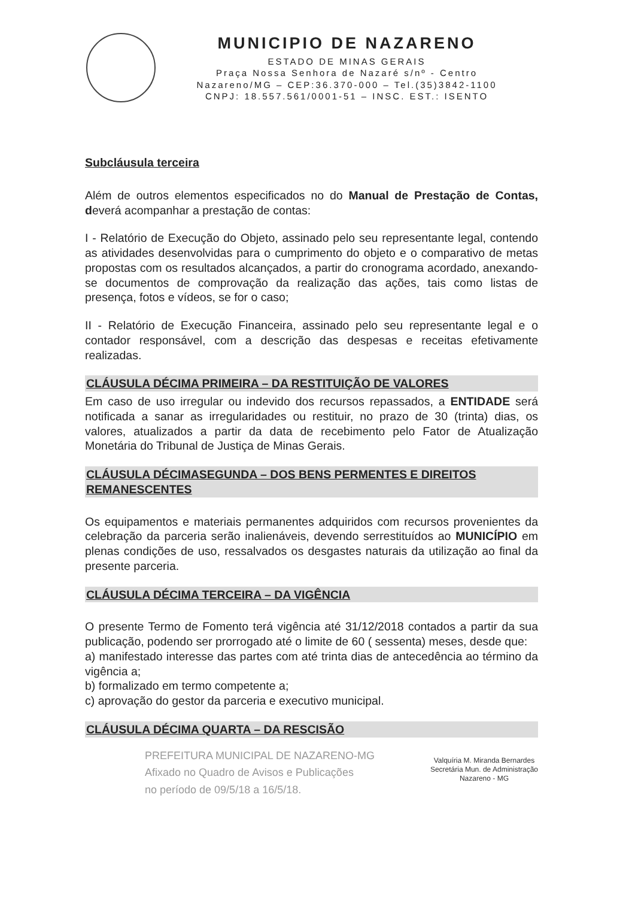MUNICIPIO DE NAZARENO
ESTADO DE MINAS GERAIS
Praça Nossa Senhora de Nazaré s/nº - Centro
Nazareno/MG – CEP:36.370-000 – Tel.(35)3842-1100
CNPJ: 18.557.561/0001-51 – INSC. EST.: ISENTO
Subcláusula terceira
Além de outros elementos especificados no do Manual de Prestação de Contas, deverá acompanhar a prestação de contas:
I - Relatório de Execução do Objeto, assinado pelo seu representante legal, contendo as atividades desenvolvidas para o cumprimento do objeto e o comparativo de metas propostas com os resultados alcançados, a partir do cronograma acordado, anexando-se documentos de comprovação da realização das ações, tais como listas de presença, fotos e vídeos, se for o caso;
II - Relatório de Execução Financeira, assinado pelo seu representante legal e o contador responsável, com a descrição das despesas e receitas efetivamente realizadas.
CLÁUSULA DÉCIMA PRIMEIRA – DA RESTITUIÇÃO DE VALORES
Em caso de uso irregular ou indevido dos recursos repassados, a ENTIDADE será notificada a sanar as irregularidades ou restituir, no prazo de 30 (trinta) dias, os valores, atualizados a partir da data de recebimento pelo Fator de Atualização Monetária do Tribunal de Justiça de Minas Gerais.
CLÁUSULA DÉCIMASEGUNDA – DOS BENS PERMENTES E DIREITOS REMANESCENTES
Os equipamentos e materiais permanentes adquiridos com recursos provenientes da celebração da parceria serão inalienáveis, devendo serrestituídos ao MUNICÍPIO em plenas condições de uso, ressalvados os desgastes naturais da utilização ao final da presente parceria.
CLÁUSULA DÉCIMA TERCEIRA – DA VIGÊNCIA
O presente Termo de Fomento terá vigência até 31/12/2018 contados a partir da sua publicação, podendo ser prorrogado até o limite de 60 ( sessenta) meses, desde que:
a) manifestado interesse das partes com até trinta dias de antecedência ao término da vigência a;
b) formalizado em termo competente a;
c) aprovação do gestor da parceria e executivo municipal.
CLÁUSULA DÉCIMA QUARTA – DA RESCISÃO
PREFEITURA MUNICIPAL DE NAZARENO-MG
Afixado no Quadro de Avisos e Publicações
no período de 09/5/18 a 16/5/18.
Valquíria M. Miranda Bernardes
Secretária Mun. de Administração
Nazareno - MG